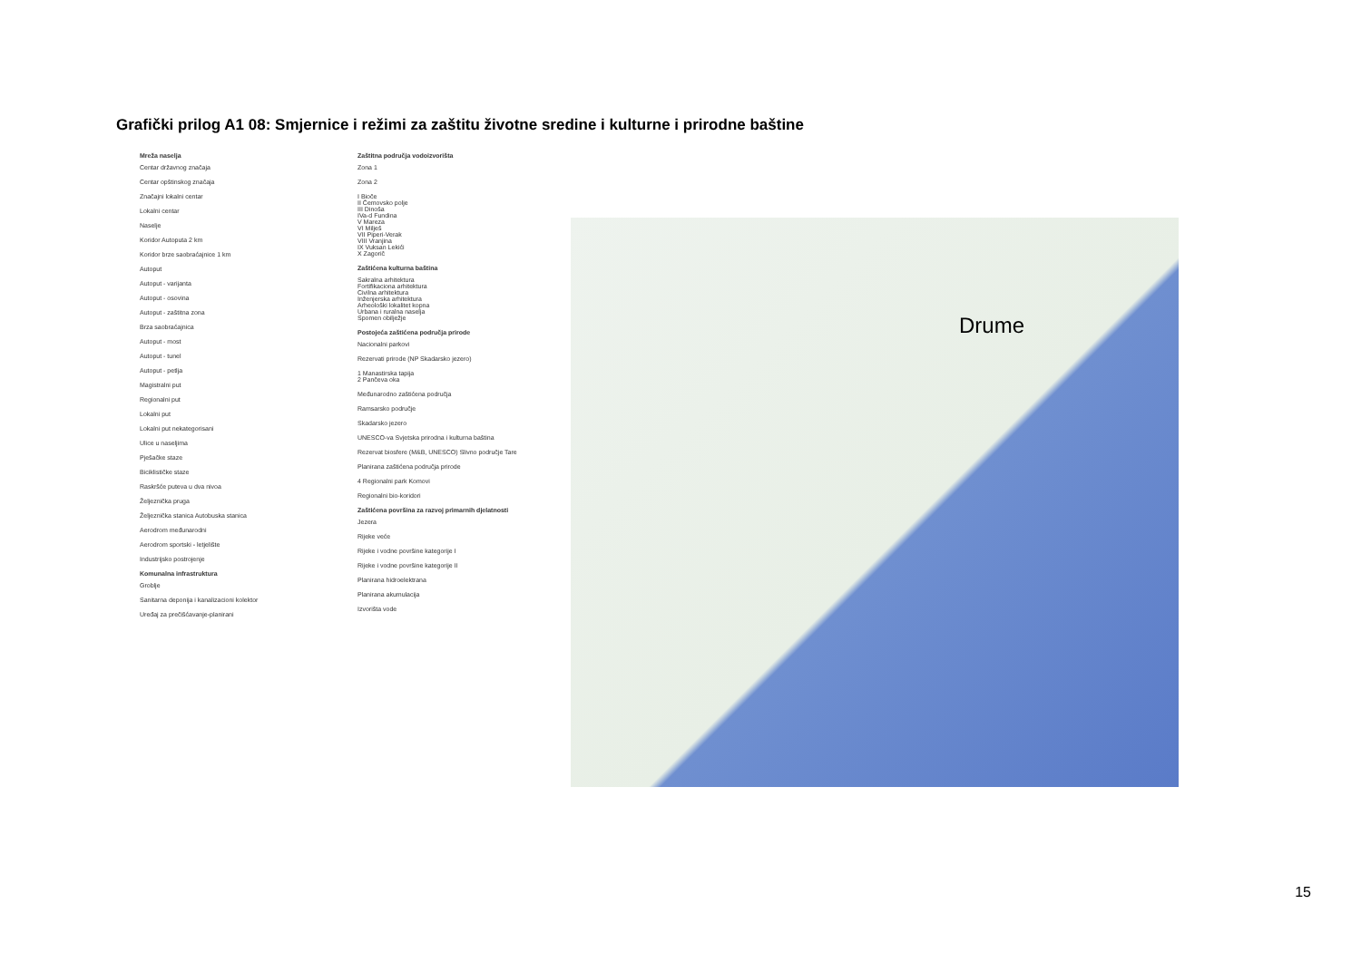Grafički prilog A1 08: Smjernice i režimi za zaštitu životne sredine i kulturne i prirodne baštine
Mreža naselja
Centar državnog značaja
Centar opštinskog značaja
Značajni lokalni centar
Lokalni centar
Naselje
Koridor Autoputa 2 km
Koridor brze saobraćajnice 1 km
Autoput
Autoput - varijanta
Autoput - osovina
Autoput - zaštitna zona
Brza saobraćajnica
Autoput - most
Autoput - tunel
Autoput - petlja
Magistralni put
Regionalni put
Lokalni put
Lokalni put nekategorisani
Ulice u naseljima
Pješačke staze
Biciklističke staze
Raskršće puteva u dva nivoa
Željeznička pruga
Željeznička stanica Autobuska stanica
Aerodrom međunarodni
Aerodrom sportski - letjelište
Industrijsko postrojenje
Komunalna infrastruktura
Groblje
Sanitarna deponija i kanalizacioni kolektor
Uređaj za prečišćavanje-planirani
Zaštitna područja vodoizvorišta
Zona 1
Zona 2
I Bioče
II Ćemovsko polje
III Dinoša
IVa-d Fundina
V Mareza
VI Milješ
VII Piperi-Verak
VIII Vranjina
IX Vuksan Lekići
X Zagorič
Zaštićena kulturna baština
Sakralna arhitektura
Fortifikaciona arhitektura
Civilna arhitektura
Inženjerska arhitektura
Arheološki lokalitet kopna
Urbana i ruralna naselja
Spomen obilježje
Postojeća zaštićena područja prirode
Nacionalni parkovi
Rezervati prirode (NP Skadarsko jezero)
1 Manastirska tapija
2 Pančeva oka
Međunarodno zaštićena područja
Ramsarsko područje
Skadarsko jezero
UNESCO-va Svjetska prirodna i kulturna baština
Rezervat biosfere (M&B, UNESCO) Slivno područje Tare
Planirana zaštićena područja prirode
4 Regionalni park Komovi
Regionalni bio-koridori
Zaštićena površina za razvoj primarnih djelatnosti
Jezera
Rijeke veće
Rijeke i vodne površine kategorije I
Rijeke i vodne površine kategorije II
Planirana hidroelektrana
Planirana akumulacija
Izvorišta vode
Drume
15